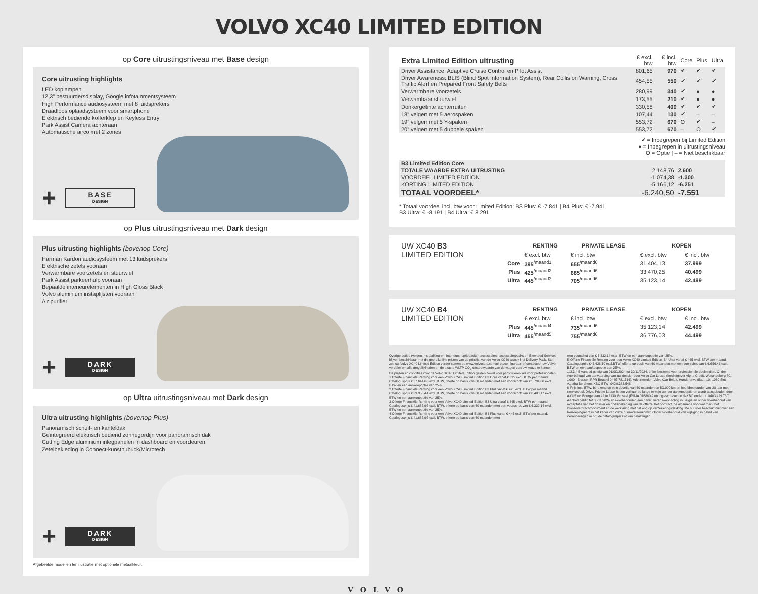VOLVO XC40 LIMITED EDITION
op Core uitrustingsniveau met Base design
Core uitrusting highlights
LED koplampen
12,3” bestuurdersdisplay, Google infotainmentsysteem
High Performance audiosysteem met 8 luidsprekers
Draadloos oplaadsysteem voor smartphone
Elektrisch bediende kofferklep en Keyless Entry
Park Assist Camera achteraan
Automatische airco met 2 zones
+
BASE
DESIGN
op Plus uitrustingsniveau met Dark design
Plus uitrusting highlights (bovenop Core)
Harman Kardon audiosysteem met 13 luidsprekers
Elektrische zetels vooraan
Verwarmbare voorzetels en stuurwiel
Park Assist parkeerhulp vooraan
Bepaalde interieurelementen in High Gloss Black
Volvo aluminium instaplijsten vooraan
Air purifier
+
DARK
DESIGN
op Ultra uitrustingsniveau met Dark design
Ultra uitrusting highlights (bovenop Plus)
Panoramisch schuif- en kanteldak
Geïntegreerd elektrisch bediend zonnegordijn voor panoramisch dak
Cutting Edge aluminium inlegpanelen in dashboard en voordeuren
Zetelbekleding in Connect-kunstnubuck/Microtech
+
DARK
DESIGN
Afgebeelde modellen ter illustratie met optionele metaalkleur.
| Extra Limited Edition uitrusting | € excl. btw | € incl. btw | Core | Plus | Ultra |
| --- | --- | --- | --- | --- | --- |
| Driver Assistance: Adaptive Cruise Control en Pilot Assist | 801,65 | 970 | ✔ | ✔ | ✔ |
| Driver Awareness: BLIS (Blind Spot Information System), Rear Collision Warning, Cross Traffic Alert en Prepared Front Safety Belts | 454,55 | 550 | ✔ | ✔ | ✔ |
| Verwarmbare voorzetels | 280,99 | 340 | ✔ | ● | ● |
| Verwambaar stuurwiel | 173,55 | 210 | ✔ | ● | ● |
| Donkergetinte achterruiten | 330,58 | 400 | ✔ | ✔ | ✔ |
| 18” velgen met 5 aerospaken | 107,44 | 130 | ✔ | – | – |
| 19” velgen met 5 Y-spaken | 553,72 | 670 | O | ✔ | – |
| 20” velgen met 5 dubbele spaken | 553,72 | 670 | – | O | ✔ |
✔ = Inbegrepen bij Limited Edition
● = Inbegrepen in uitrustingsniveau
O = Optie | – = Niet beschikbaar
| B3 Limited Edition Core | | |
| TOTALE WAARDE EXTRA UITRUSTING | 2.148,76 | 2.600 |
| VOORDEEL LIMITED EDITION | -1.074,38 | -1.300 |
| KORTING LIMITED EDITION | -5.166,12 | -6.251 |
| TOTAAL VOORDEEL* | -6.240,50 | -7.551 |
* Totaal voordeel incl. btw voor Limited Edition: B3 Plus: € -7.841 | B4 Plus: € -7.941
B3 Ultra: € -8.191 | B4 Ultra: € 8.291
| UW XC40 B3 LIMITED EDITION | | RENTING | PRIVATE LEASE | KOPEN | |
| | | € excl. btw | € incl. btw | € excl. btw | € incl. btw |
| | Core | 395<sup>/maand1</sup> | 655<sup>/maand6</sup> | 31.404,13 | 37.999 |
| | Plus | 425<sup>/maand2</sup> | 685<sup>/maand6</sup> | 33.470,25 | 40.499 |
| | Ultra | 445<sup>/maand3</sup> | 705<sup>/maand6</sup> | 35.123,14 | 42.499 |
| UW XC40 B4 LIMITED EDITION | | RENTING | PRIVATE LEASE | KOPEN | |
| | | € excl. btw | € incl. btw | € excl. btw | € incl. btw |
| | Plus | 445<sup>/maand4</sup> | 735<sup>/maand6</sup> | 35.123,14 | 42.499 |
| | Ultra | 465<sup>/maand5</sup> | 755<sup>/maand6</sup> | 36.776,03 | 44.499 |
Overige opties (velgen, metaalkleuren, interieurs, optiepacks), accessoires, accessoirepacks en Extended Services blijven beschikbaar met de gebruikelijke prijzen van de prijslijst van de Volvo XC40 alsook het Delivery Pack. Stel zelf uw Volvo XC40 Limited Edition verder samen op www.volvocars.com/nl-be/configurator of contacteer uw Volvo-verdeler om alle mogelijkheden en de exacte WLTP CO<sub>2</sub>-uitstootwaarde van de wagen van uw keuze te kennen. De prijzen en condities voor de Volvo XC40 Limited Edition gelden zowel voor particulieren als voor professionelen.
1 Offerte Financiële Renting voor een Volvo XC40 Limited Edition B3 Core vanaf € 395 excl. BTW per maand. Catalogusprijs € 37.644,63 excl. BTW, offerte op basis van 60 maanden met een voorschot van € 5.794,06 excl. BTW en een aankoopoptie van 25%.
2 Offerte Financiële Renting voor een Volvo XC40 Limited Edition B3 Plus vanaf € 425 excl. BTW per maand. Catalogusprijs € 39.950,41 excl. BTW, offerte op basis van 60 maanden met een voorschot van € 6.480,17 excl. BTW en een aankoopoptie van 25%.
3 Offerte Financiële Renting voor een Volvo XC40 Limited Edition B3 Ultra vanaf € 445 excl. BTW per maand. Catalogusprijs € 41.685,95 excl. BTW, offerte op basis van 60 maanden met een voorschot van € 6.332,14 excl. BTW en een aankoopoptie van 25%.
4 Offerte Financiële Renting voor een Volvo XC40 Limited Edition B4 Plus vanaf € 445 excl. BTW per maand. Catalogusprijs € 41.685,95 excl. BTW, offerte op basis van 60 maanden met
een voorschot van € 6.332,14 excl. BTW en een aankoopoptie van 25%.
5 Offerte Financiële Renting voor een Volvo XC40 Limited Edition B4 Ultra vanaf € 465 excl. BTW per maand. Catalogusprijs €43.628,10 excl.BTW, offerte op basis van 60 maanden met een voorschot van € 6.656,46 excl. BTW en een aankoopoptie van 25%.
1,2,3,4,5 Aanbod geldig van 01/09/2024 tot 30/11/2024, enkel bestemd voor professionele doeleinden. Onder voorbehoud van aanvaarding van uw dossier door Volvo Car Lease (kredietgever Alpha Credit, Warandeberg 8C, 1000 - Brussel, RPR Brussel 0445.781.316). Adverteerder: Volvo Car Belux, Hunderenveldlaan 10, 1080 Sint-Agatha Berchem. KBO BTW: 0420.383.548
6 Prijs incl. BTW, berekend op een duurtijd van 60 maanden en 50.000 km en hoofdbestuurder van 28 jaar met servicepack Drive. Private Lease is een verhuur op lange termijn zonder aankoopoptie en wordt aangeboden door AXUS nv, Bourgetlaan 42 te 1130 Brussel (FSMA 016860 A en ingeschreven in deKBO onder nr. 0403.429.730). Aanbod geldig tot 30/11/2024 en voorbehouden aan particulieren woonachtig in België en onder voorbehoud van acceptatie van het dossier en ondertekening van de offerte, het contract, de algemene voorwaarden, het loonsoverdrachtdocument en de verklaring met het oog op verzekeringsdekking. De huurder beschikt niet over een herroepingrecht in het kader van deze huurovereenkomst. Onder voorbehoud van wijziging in geval van veranderingen m.b.t. de catalogusprijs of van belastingen.
VOLVO